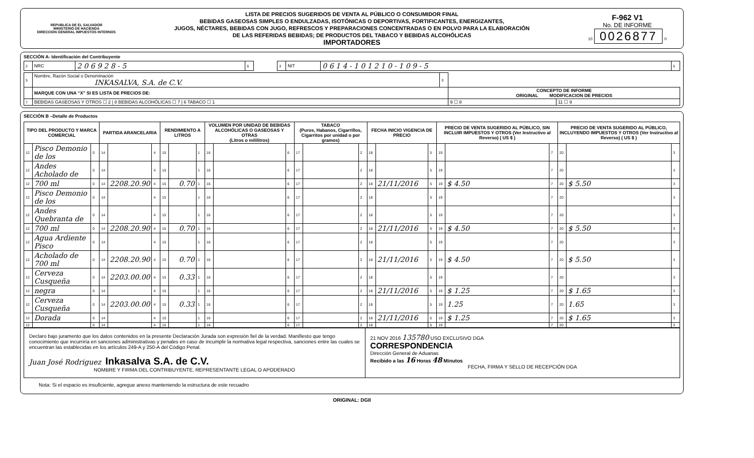REPUBLICA DE EL SALVADOR
MINISTERIO DE HACIENDA
DIRECCION GENERAL IMPUESTOS INTERNOS
LISTA DE PRECIOS SUGERIDOS DE VENTA AL PÚBLICO O CONSUMIDOR FINAL
BEBIDAS GASEOSAS SIMPLES O ENDULZADAS, ISOTÓNICAS O DEPORTIVAS, FORTIFICANTES, ENERGIZANTES,
JUGOS, NÉCTARES, BEBIDAS CON JUGO, REFRESCOS Y PREPARACIONES CONCENTRADAS O EN POLVO PARA LA ELABORACIÓN
DE LAS REFERIDAS BEBIDAS; DE PRODUCTOS DEL TABACO Y BEBIDAS ALCOHÓLICAS
IMPORTADORES
F-962 V1
No. DE INFORME
10 0026877 0
SECCIÓN A- Identificación del Contribuyente
| 2 | NRC | 2 0 6 9 2 8 - 5 | 6 | | 3 | NIT | 0 6 1 4 - 1 0 1 2 1 0 - 1 0 9 - 5 | 5 |
| 5 | Nombre, Razón Social o Denominación INKASALVA, S.A. de C.V. | 0 | | |
| | MARQUE CON UNA “X” SI ES LISTA DE PRECIOS DE: | | CONCEPTO DE INFORME ORIGINAL MODIFICACION DE PRECIOS | |
| 7 | BEBIDAS GASEOSAS Y OTROS ☐ 2 / 8 BEBIDAS ALCOHÓLICAS ☐ 7 / 6 TABACO ☐ 1 | | 9 ☐ 8 | 11 ☐ 9 |
SECCIÓN B –Detalle de Productos
| TIPO DEL PRODUCTO Y MARCA COMERCIAL | | | PARTIDA ARANCELARIA | | | RENDIMIENTO A LITROS | | | VOLUMEN POR UNIDAD DE BEBIDAS ALCOHÓLICAS O GASEOSAS Y OTRAS (Litros o mililitros) | | | TABACO (Puros, Habanos, Cigarrillos, Cigarritos por unidad o por gramos) | | | FECHA INICIO VIGENCIA DE PRECIO | | | PRECIO DE VENTA SUGERIDO AL PÚBLICO, SIN INCLUIR IMPUESTOS Y OTROS (Ver Instructivo al Reverso) ( US $ ) | | | PRECIO DE VENTA SUGERIDO AL PÚBLICO, INCLUYENDO IMPUESTOS Y OTROS (Ver Instructivo al Reverso) ( US $ ) | | |
| --- | --- | --- | --- | --- | --- | --- | --- | --- | --- | --- | --- | --- | --- | --- | --- | --- | --- | --- | --- | --- | --- | --- | --- |
| 12 | Pisco Demonio de los | 0 | 14 | | 4 | 15 | | 1 | 16 | | 6 | 17 | | 2 | 18 | | 5 | 19 | | 7 | 20 | | 3 |
| 12 | Andes Acholado de | 0 | 14 | | 4 | 15 | | 1 | 16 | | 6 | 17 | | 2 | 18 | | 5 | 19 | | 7 | 20 | | 3 |
| 12 | 700 ml | 0 | 14 | 2208.20.90 | 4 | 15 | 0.70 | 1 | 16 | | 6 | 17 | | 2 | 18 | 21/11/2016 | 5 | 19 | $ 4.50 | 7 | 20 | $ 5.50 | 3 |
| 12 | Pisco Demonio de los | 0 | 14 | | 4 | 15 | | 1 | 16 | | 6 | 17 | | 2 | 18 | | 5 | 19 | | 7 | 20 | | 3 |
| 12 | Andes Quebranta de | 0 | 14 | | 4 | 15 | | 1 | 16 | | 6 | 17 | | 2 | 18 | | 5 | 19 | | 7 | 20 | | 3 |
| 12 | 700 ml | 0 | 14 | 2208.20.90 | 4 | 15 | 0.70 | 1 | 16 | | 6 | 17 | | 2 | 18 | 21/11/2016 | 5 | 19 | $ 4.50 | 7 | 20 | $ 5.50 | 3 |
| 12 | Agua Ardiente Pisco | 0 | 14 | | 4 | 15 | | 1 | 16 | | 6 | 17 | | 2 | 18 | | 5 | 19 | | 7 | 20 | | 3 |
| 12 | Acholado de 700 ml | 0 | 14 | 2208.20.90 | 4 | 15 | 0.70 | 1 | 16 | | 6 | 17 | | 2 | 18 | 21/11/2016 | 5 | 19 | $ 4.50 | 7 | 20 | $ 5.50 | 3 |
| 12 | Cerveza Cusqueña | 0 | 14 | 2203.00.00 | 4 | 15 | 0.33 | 1 | 16 | | 6 | 17 | | 2 | 18 | | 5 | 19 | | 7 | 20 | | 3 |
| 12 | negra | 0 | 14 | | 4 | 15 | | 1 | 16 | | 6 | 17 | | 2 | 18 | 21/11/2016 | 5 | 19 | $ 1.25 | 7 | 20 | $ 1.65 | 3 |
| 12 | Cerveza Cusqueña | 0 | 14 | 2203.00.00 | 4 | 15 | 0.33 | 1 | 16 | | 6 | 17 | | 2 | 18 | | 5 | 19 | 1.25 | 7 | 20 | 1.65 | 3 |
| 12 | Dorada | 0 | 14 | | 4 | 15 | | 1 | 16 | | 6 | 17 | | 2 | 18 | 21/11/2016 | 5 | 19 | $ 1.25 | 7 | 20 | $ 1.65 | 3 |
| 12 | | 0 | 14 | | 4 | 15 | | 1 | 16 | | 6 | 17 | | 2 | 18 | | 5 | 19 | | 7 | 20 | | 3 |
| Declaro bajo juramento que los datos contenidos en la presente Declaración Jurada son expresión fiel de la verdad. Manifiesto que tengo conocimiento que incurriría en sanciones administrativas y penales en caso de incumplir la normativa legal respectiva, sanciones entre las cuales se encuentran las establecidas en los artículos 249-A y 250-A del Código Penal. Juan José Rodriguez Inkasalva S.A. de C.V. NOMBRE Y FIRMA DEL CONTRIBUYENTE, REPRESENTANTE LEGAL O APODERADO | 21 NOV 2016 135780 USO EXCLUSIVO DGA CORRESPONDENCIA Dirección General de Aduanas Recibido a las 16 Horas 48 Minutos FECHA, FIRMA Y SELLO DE RECEPCIÓN DGA |
Nota: Si el espacio es insuficiente, agregue anexo manteniendo la estructura de este recuadro
ORIGINAL: DGII